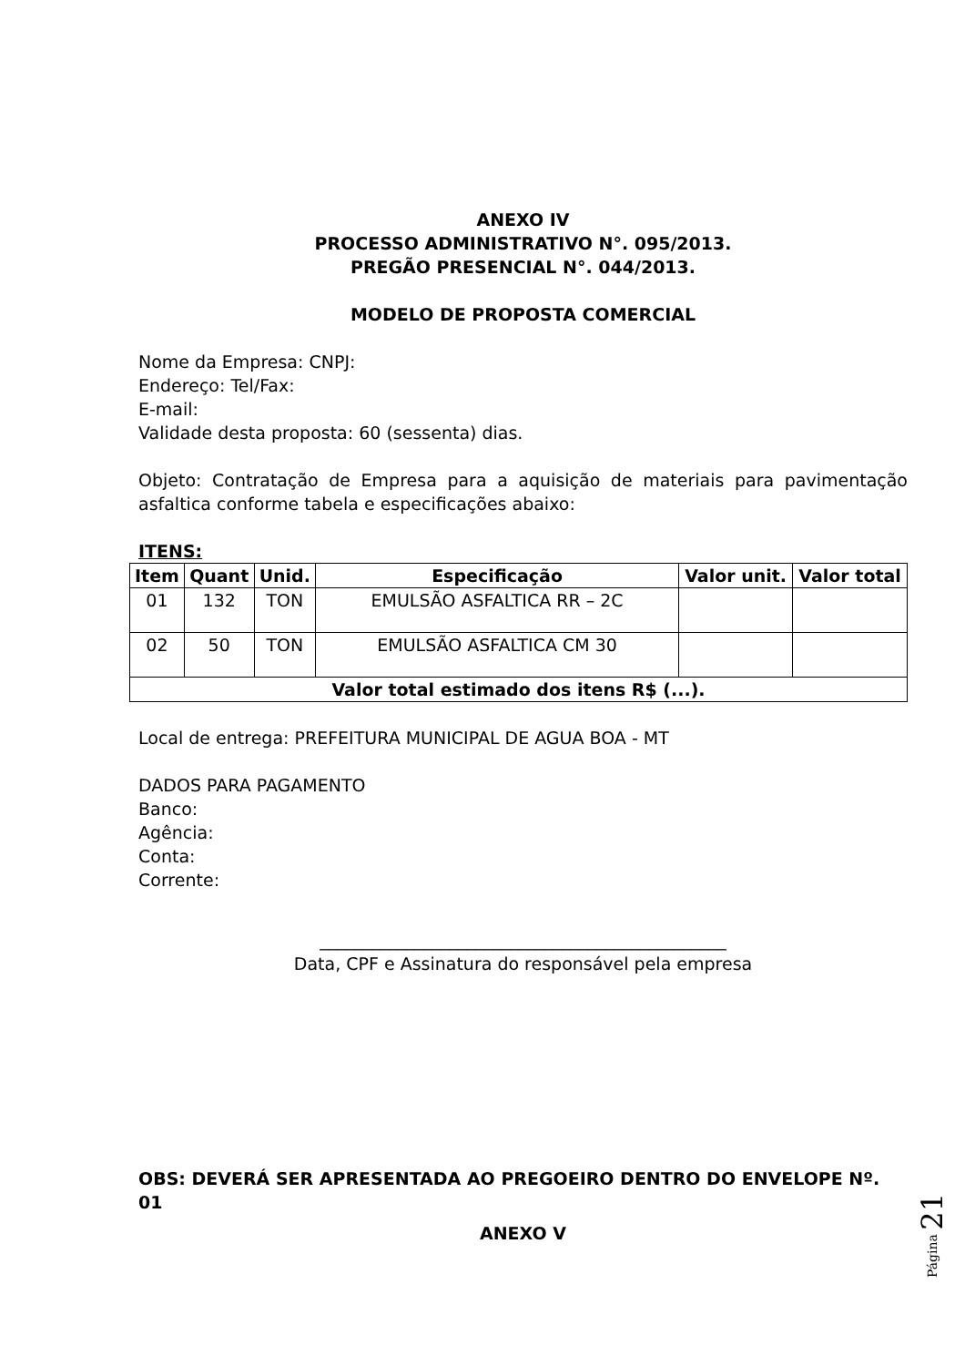ANEXO IV
PROCESSO ADMINISTRATIVO N°. 095/2013.
PREGÃO PRESENCIAL N°. 044/2013.
MODELO DE PROPOSTA COMERCIAL
Nome da Empresa: CNPJ:
Endereço: Tel/Fax:
E-mail:
Validade desta proposta: 60 (sessenta) dias.
Objeto: Contratação de Empresa para a aquisição de materiais para pavimentação asfaltica conforme tabela e especificações abaixo:
ITENS:
| Item | Quant | Unid. | Especificação | Valor unit. | Valor total |
| --- | --- | --- | --- | --- | --- |
| 01 | 132 | TON | EMULSÃO ASFALTICA RR – 2C | | |
| 02 | 50 | TON | EMULSÃO ASFALTICA CM 30 | | |
| Valor total estimado dos itens R$ (...). | | | | | |
Local de entrega: PREFEITURA MUNICIPAL DE AGUA BOA - MT
DADOS PARA PAGAMENTO
Banco:
Agência:
Conta:
Corrente:
_______________________________________________
Data, CPF e Assinatura do responsável pela empresa
OBS: DEVERÁ SER APRESENTADA AO PREGOEIRO DENTRO DO ENVELOPE Nº. 01
ANEXO V
Página 21